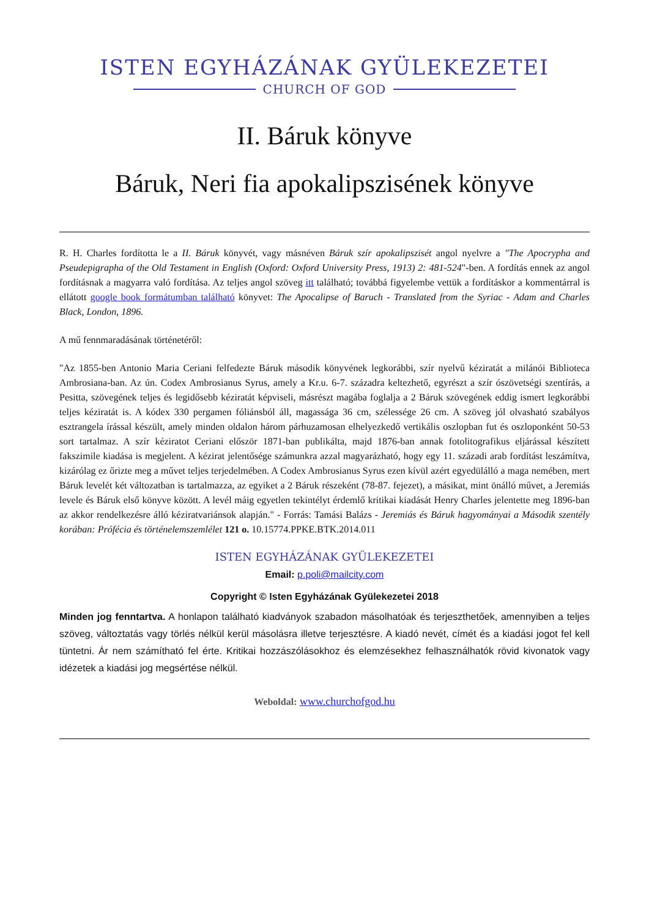ISTEN EGYHÁZÁNAK GYÜLEKEZETEI
CHURCH OF GOD
II. Báruk könyve
Báruk, Neri fia apokalipszisének könyve
R. H. Charles fordította le a II. Báruk könyvét, vagy másnéven Báruk szír apokalipszisét angol nyelvre a "The Apocrypha and Pseudepigrapha of the Old Testament in English (Oxford: Oxford University Press, 1913) 2: 481-524"-ben. A fordítás ennek az angol fordításnak a magyarra való fordítása. Az teljes angol szöveg itt található; továbbá figyelembe vettük a fordításkor a kommentárral is ellátott google book formátumban található könyvet: The Apocalipse of Baruch - Translated from the Syriac - Adam and Charles Black, London, 1896.
A mű fennmaradásának történetéről:
"Az 1855-ben Antonio Maria Ceriani felfedezte Báruk második könyvének legkorábbi, szír nyelvű kéziratát a milánói Biblioteca Ambrosiana-ban. Az ún. Codex Ambrosianus Syrus, amely a Kr.u. 6-7. századra keltezhető, egyrészt a szír ószövetségi szentírás, a Pesitta, szövegének teljes és legidősebb kéziratát képviseli, másrészt magába foglalja a 2 Báruk szövegének eddig ismert legkorábbi teljes kéziratát is. A kódex 330 pergamen fóliánsból áll, magassága 36 cm, szélessége 26 cm. A szöveg jól olvasható szabályos esztrangela írással készült, amely minden oldalon három párhuzamosan elhelyezkedő vertikális oszlopban fut és oszloponként 50-53 sort tartalmaz. A szír kéziratot Ceriani először 1871-ban publikálta, majd 1876-ban annak fotolitografikus eljárással készített fakszimile kiadása is megjelent. A kézirat jelentősége számunkra azzal magyarázható, hogy egy 11. századi arab fordítást leszámítva, kizárólag ez őrizte meg a művet teljes terjedelmében. A Codex Ambrosianus Syrus ezen kívül azért egyedülálló a maga nemében, mert Báruk levelét két változatban is tartalmazza, az egyiket a 2 Báruk részeként (78-87. fejezet), a másikat, mint önálló művet, a Jeremiás levele és Báruk első könyve között. A levél máig egyetlen tekintélyt érdemlő kritikai kiadását Henry Charles jelentette meg 1896-ban az akkor rendelkezésre álló kéziratvariánsok alapján." - Forrás: Tamási Balázs - Jeremiás és Báruk hagyományai a Második szentély korában: Prófécia és történelemszemlélet 121 o. 10.15774.PPKE.BTK.2014.011
ISTEN EGYHÁZÁNAK GYÜLEKEZETEI
Email: p.poli@mailcity.com
Copyright © Isten Egyházának Gyülekezetei 2018
Minden jog fenntartva. A honlapon található kiadványok szabadon másolhatóak és terjeszthetőek, amennyiben a teljes szöveg, változtatás vagy törlés nélkül kerül másolásra illetve terjesztésre. A kiadó nevét, címét és a kiadási jogot fel kell tüntetni. Ár nem számítható fel érte. Kritikai hozzászólásokhoz és elemzésekhez felhasználhatók rövid kivonatok vagy idézetek a kiadási jog megsértése nélkül.
Weboldal: www.churchofgod.hu